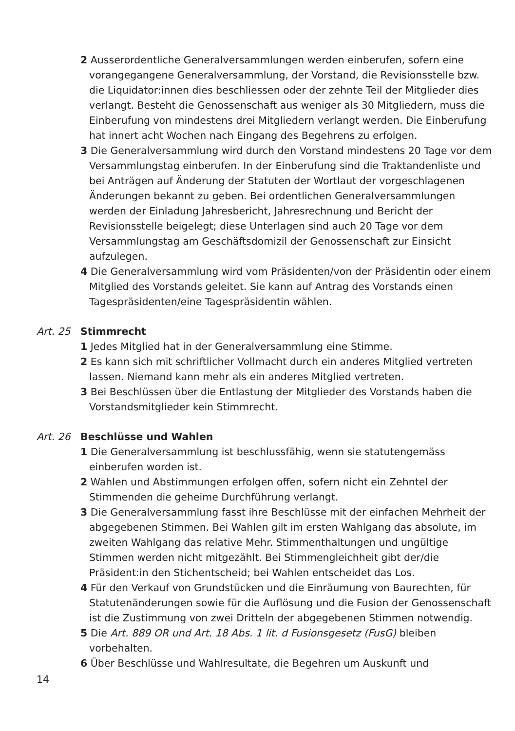2 Ausserordentliche Generalversammlungen werden einberufen, sofern eine vorangegangene Generalversammlung, der Vorstand, die Revisions­stelle bzw. die Liquidator:innen dies beschliessen oder der zehnte Teil der Mitglieder dies verlangt. Besteht die Genossenschaft aus weniger als 30 Mitgliedern, muss die Einberufung von mindestens drei Mitgliedern verlangt werden. Die Einberufung hat innert acht Wochen nach Eingang des Begehrens zu erfolgen.
3 Die Generalversammlung wird durch den Vorstand mindestens 20 Tage vor dem Versammlungstag einberufen. In der Einberufung sind die Traktandenliste und bei Anträgen auf Änderung der Statuten der Wortlaut der vorgeschlagenen Änderungen bekannt zu geben. Bei ordentlichen Generalversammlungen werden der Einladung Jahresbericht, Jahresrechnung und Bericht der Revisionsstelle beigelegt; diese Unter­lagen sind auch 20 Tage vor dem Versammlungstag am Geschäftsdomizil der Genossenschaft zur Einsicht aufzulegen.
4 Die Generalversammlung wird vom Präsidenten/von der Präsidentin oder einem Mitglied des Vorstands geleitet. Sie kann auf Antrag des Vorstands einen Tagespräsidenten/eine Tagespräsidentin wählen.
Art. 25 Stimmrecht
1 Jedes Mitglied hat in der Generalversammlung eine Stimme.
2 Es kann sich mit schriftlicher Vollmacht durch ein anderes Mitglied vertreten lassen. Niemand kann mehr als ein anderes Mitglied vertreten.
3 Bei Beschlüssen über die Entlastung der Mitglieder des Vorstands haben die Vorstandsmitglieder kein Stimmrecht.
Art. 26 Beschlüsse und Wahlen
1 Die Generalversammlung ist beschlussfähig, wenn sie statutengemäss einberufen worden ist.
2 Wahlen und Abstimmungen erfolgen offen, sofern nicht ein Zehntel der Stimmenden die geheime Durchführung verlangt.
3 Die Generalversammlung fasst ihre Beschlüsse mit der einfachen Mehr­heit der abgegebenen Stimmen. Bei Wahlen gilt im ersten Wahlgang das absolute, im zweiten Wahlgang das relative Mehr. Stimmenthaltungen und ungültige Stimmen werden nicht mitgezählt. Bei Stimmengleichheit gibt der/die Präsident:in den Stichentscheid; bei Wahlen entscheidet das Los.
4 Für den Verkauf von Grundstücken und die Einräumung von Baurechten, für Statutenänderungen sowie für die Auflösung und die Fusion der Genossenschaft ist die Zustimmung von zwei Dritteln der abgegebenen Stimmen notwendig.
5 Die Art. 889 OR und Art. 18 Abs. 1 lit. d Fusionsgesetz (FusG) bleiben vorbehalten.
6 Über Beschlüsse und Wahlresultate, die Begehren um Auskunft und
14